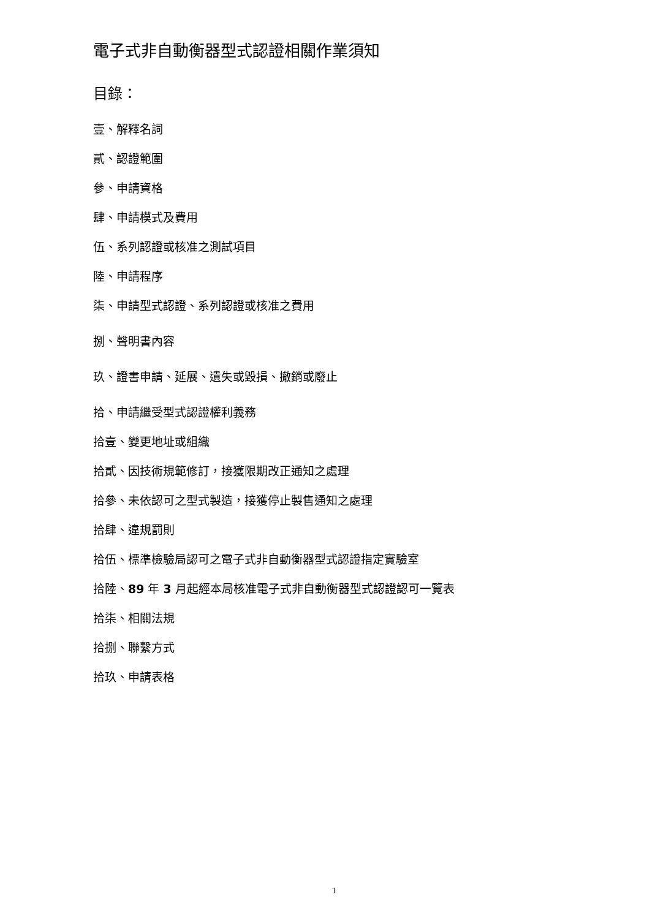電子式非自動衡器型式認證相關作業須知
目錄：
壹、解釋名詞
貳、認證範圍
參、申請資格
肆、申請模式及費用
伍、系列認證或核准之測試項目
陸、申請程序
柒、申請型式認證、系列認證或核准之費用
捌、聲明書內容
玖、證書申請、延展、遺失或毀損、撤銷或廢止
拾、申請繼受型式認證權利義務
拾壹、變更地址或組織
拾貳、因技術規範修訂，接獲限期改正通知之處理
拾參、未依認可之型式製造，接獲停止製售通知之處理
拾肆、違規罰則
拾伍、標準檢驗局認可之電子式非自動衡器型式認證指定實驗室
拾陸、89 年 3 月起經本局核准電子式非自動衡器型式認證認可一覽表
拾柒、相關法規
拾捌、聯繫方式
拾玖、申請表格
1